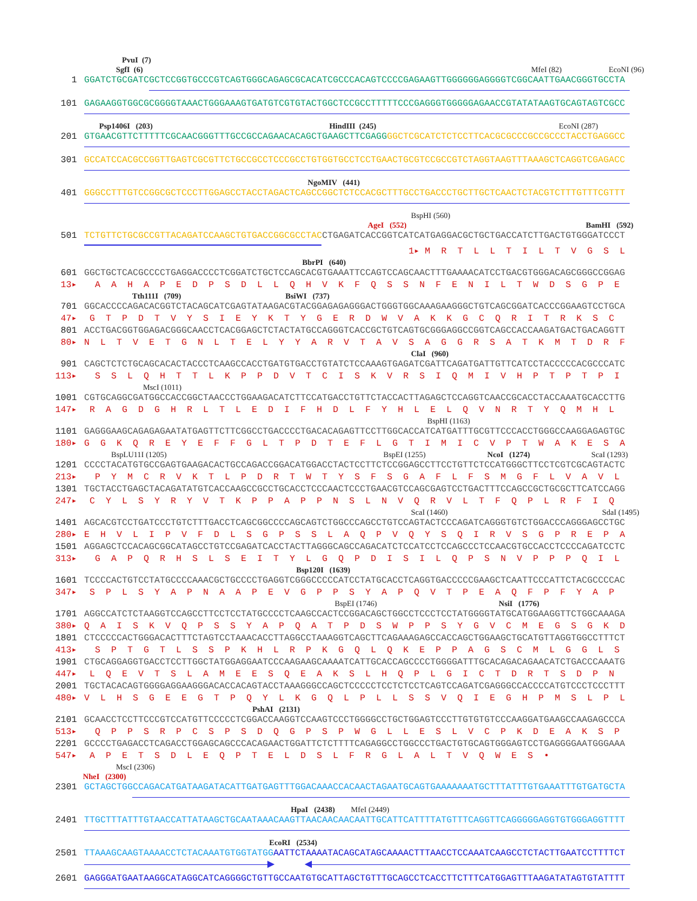PvuI (7)
SgfI (6) MfeI (82) EcoNI (96)
1 GGATCTGCGATCGCTCCGGTGCCCGTCAGTGGGCAGAGCGCACATCGCCCACAGTCCCCGAGAAGTTGGGGGGAGGGGTCGGCAATTGAACGGGTGCCTA
101 GAGAAGGTGGCGCGGGGTAAACTGGGAAAGTGATGTCGTGTACTGGCTCCGCCTTTTTCCCGAGGGTGGGGGAGAACCGTATATAAGTGCAGTAGTCGCC
Psp1406I (203) HindIII (245) EcoNI (287)
201 GTGAACGTTCTTTTTCGCAACGGGTTTGCCGCCAGAACACAGCTGAAGCTTCGAGG GGCTCGCATCTCTCCTTCACGCGCCCGCCGCCCTACCTGAGGCC
301 GCCATCCACGCCGGTTGAGTCGCGTTCTGCCGCCTCCCGCCTGTGGTGCCTCCTGAACTGCGTCCGCCGTCTAGGTAAGTTTAAAGCTCAGGTCGAGACC
NgoMIV (441)
401 GGGCCTTTGTCCGGCGCTCCCTTGGAGCCTACCTAGACTCAGCCGGCTCTCCACGCTTTGCCTGACCCTGCTTGCTCAACTCTACGTCTTTGTTTCGTTT
BspHI (560)
AgeI (552) BamHI (592)
501 TCTGTTCTGCGCCGTTACAGATCCAAGCTGTGACCGGCGCCTAC CTGAGATCACCGGTCATCATGAGGACGCTGCTGACCATCTTGACTGTGGGATCCCT
1▸ M R T L L T I L T V G S L
BbrPI (640)
601 GGCTGCTCACGCCCCTGAGGACCCCTCGGATCTGCTCCAGCACGTGAAATTCCAGTCCAGCAACTTTGAAAACATCCTGACGTGGGACAGCGGGCCGGAG
13▸ A A H A P E D P S D L L Q H V K F Q S S N F E N I L T W D S G P E
Tth111I (709) BsiWI (737)
701 GGCACCCCAGACACGGTCTACAGCATCGAGTATAAGACGTACGGAGAGAGGGACTGGGTGGCAAAGAAGGGCTGTCAGCGGATCACCCGGAAGTCCTGCA
47▸ G T P D T V Y S I E Y K T Y G E R D W V A K K G C Q R I T R K S C
801 ACCTGACGGTGGAGACGGGCAACCTCACGGAGCTCTACTATGCCAGGGTCACCGCTGTCAGTGCGGGAGGCCGGTCAGCCACCAAGATGACTGACAGGTT
80▸ N L T V E T G N L T E L Y Y A R V T A V S A G G R S A T K M T D R F
ClaI (960)
901 CAGCTCTCTGCAGCACACTACCCTCAAGCCACCTGATGTGACCTGTATCTCCAAAGTGAGATCGATTCAGATGATTGTTCATCCTACCCCCACGCCCATC
113▸ S S L Q H T T L K P P D V T C I S K V R S I Q M I V H P T P T P I
MscI (1011)
1001 CGTGCAGGCGATGGCCACCGGCTAACCCTGGAAGACATCTTCCATGACCTGTTCTACCACTTAGAGCTCCAGGTCAACCGCACCTACCAAATGCACCTTG
147▸ R A G D G H R L T L E D I F H D L F Y H L E L Q V N R T Y Q M H L
BspHI (1163)
1101 GAGGGAAGCAGAGAGAATATGAGTTCTTCGGCCTGACCCCTGACACAGAGTTCCTTGGCACCATCATGATTTGCGTTCCCACCTGGGCCAAGGAGAGTGC
180▸ G G K Q R E Y E F F G L T P D T E F L G T I M I C V P T W A K E S A
BspLU11I (1205) BspEI (1255) NcoI (1274) ScaI (1293)
1201 CCCCTACATGTGCCGAGTGAAGACACTGCCAGACCGGACATGGACCTACTCCTTCTCCGGAGCCTTCCTGTTCTCCATGGGCTTCCTCGTCGCAGTACTC
213▸ P Y M C R V K T L P D R T W T Y S F S G A F L F S M G F L V A V L
1301 TGCTACCTGAGCTACAGATATGTCACCAAGCCGCCTGCACCTCCCAACTCCCTGAACGTCCAGCGAGTCCTGACTTTCCAGCCGCTGCGCTTCATCCAGG
247▸ C Y L S Y R Y V T K P P A P P N S L N V Q R V L T F Q P L R F I Q
ScaI (1460) SdaI (1495)
1401 AGCACGTCCTGATCCCTGTCTTTGACCTCAGCGGCCCCAGCAGTCTGGCCCAGCCTGTCCAGTACTCCCAGATCAGGGTGTCTGGACCCAGGGAGCCTGC
280▸ E H V L I P V F D L S G P S S L A Q P V Q Y S Q I R V S G P R E P A
1501 AGGAGCTCCACAGCGGCATAGCCTGTCCGAGATCACCTACTTAGGGCAGCCAGACATCTCCATCCTCCAGCCCTCCAACGTGCCACCTCCCCAGATCCTC
313▸ G A P Q R H S L S E I T Y L G Q P D I S I L Q P S N V P P P Q I L
Bsp120I (1639)
1601 TCCCCACTGTCCTATGCCCCAAACGCTGCCCCTGAGGTCGGGCCCCCATCCTATGCACCTCAGGTGACCCCCGAAGCTCAATTCCCATTCTACGCCCCAC
347▸ S P L S Y A P N A A P E V G P P S Y A P Q V T P E A Q F P F Y A P
BspEI (1746) NsiI (1776)
1701 AGGCCATCTCTAAGGTCCAGCCTTCCTCCTATGCCCCTCAAGCCACTCCGGACAGCTGGCCTCCCTCCTATGGGGTATGCATGGAAGGTTCTGGCAAAGA
380▸ Q A I S K V Q P S S Y A P Q A T P D S W P P S Y G V C M E G S G K D
1801 CTCCCCCACTGGGACACTTTCTAGTCCTAAACACCTTAGGCCTAAAGGTCAGCTTCAGAAAGAGCCACCAGCTGGAAGCTGCATGTTAGGTGGCCTTTCT
413▸ S P T G T L S S P K H L R P K G Q L Q K E P P A G S C M L G G L S
1901 CTGCAGGAGGTGACCTCCTTGGCTATGGAGGAATCCCAAGAAGCAAAATCATTGCACCAGCCCCTGGGGATTTGCACAGACAGAACATCTGACCCAAATG
447▸ L Q E V T S L A M E E S Q E A K S L H Q P L G I C T D R T S D P N
2001 TGCTACACAGTGGGGAGGAAGGGACACCACAGTACCTAAAGGGCCAGCTCCCCCTCCTCTCCTCAGTCCAGATCGAGGGCCACCCCATGTCCCTCCCTTT
480▸ V L H S G E E G T P Q Y L K G Q L P L L S S V Q I E G H P M S L P L
PshAI (2131)
2101 GCAACCTCCTTCCCGTCCATGTTCCCCCTCGGACCAAGGTCCAAGTCCCTGGGGCCTGCTGGAGTCCCTTGTGTGTCCCAAGGATGAAGCCAAGAGCCCA
513▸ Q P P S R P C S P S D Q G P S P W G L L E S L V C P K D E A K S P
2201 GCCCCTGAGACCTCAGACCTGGAGCAGCCCACAGAACTGGATTCTCTTTTCAGAGGCCTGGCCCTGACTGTGCAGTGGGAGTCCTGAGGGGAATGGGAAA
547▸ A P E T S D L E Q P T E L D S L F R G L A L T V Q W E S •
MscI (2306)
NheI (2300)
2301 GCTAGCTGGCCAGACATGATAAGATACATTGATGAGTTTGGACAAACCACAACTAGAATGCAGTGAAAAAAATGCTTTATTTGTGAAATTTGTGATGCTA
HpaI (2438) MfeI (2449)
2401 TTGCTTTATTTGTAACCATTATAAGCTGCAATAAACAAGTTAACAACAACAATTGCATTCATTTTATGTTTCAGGTTCAGGGGGAGGTGTGGGAGGTTTT
EcoRI (2534)
2501 TTAAAGCAAGTAAAACCTCTACAAATGTGGTATGG AATTCTAAAATACAGCATAGCAAAACTTTAACCTCCAAATCAAGCCTCTACTTGAATCCTTTTCT
2601 GAGGGATGAATAAGGCATAGGCATCAGGGGCTGTTGCCAATGTGCATTAGCTGTTTGCAGCCTCACCTTCTTTCATGGAGTTTAAGATATAGTGTATTTT